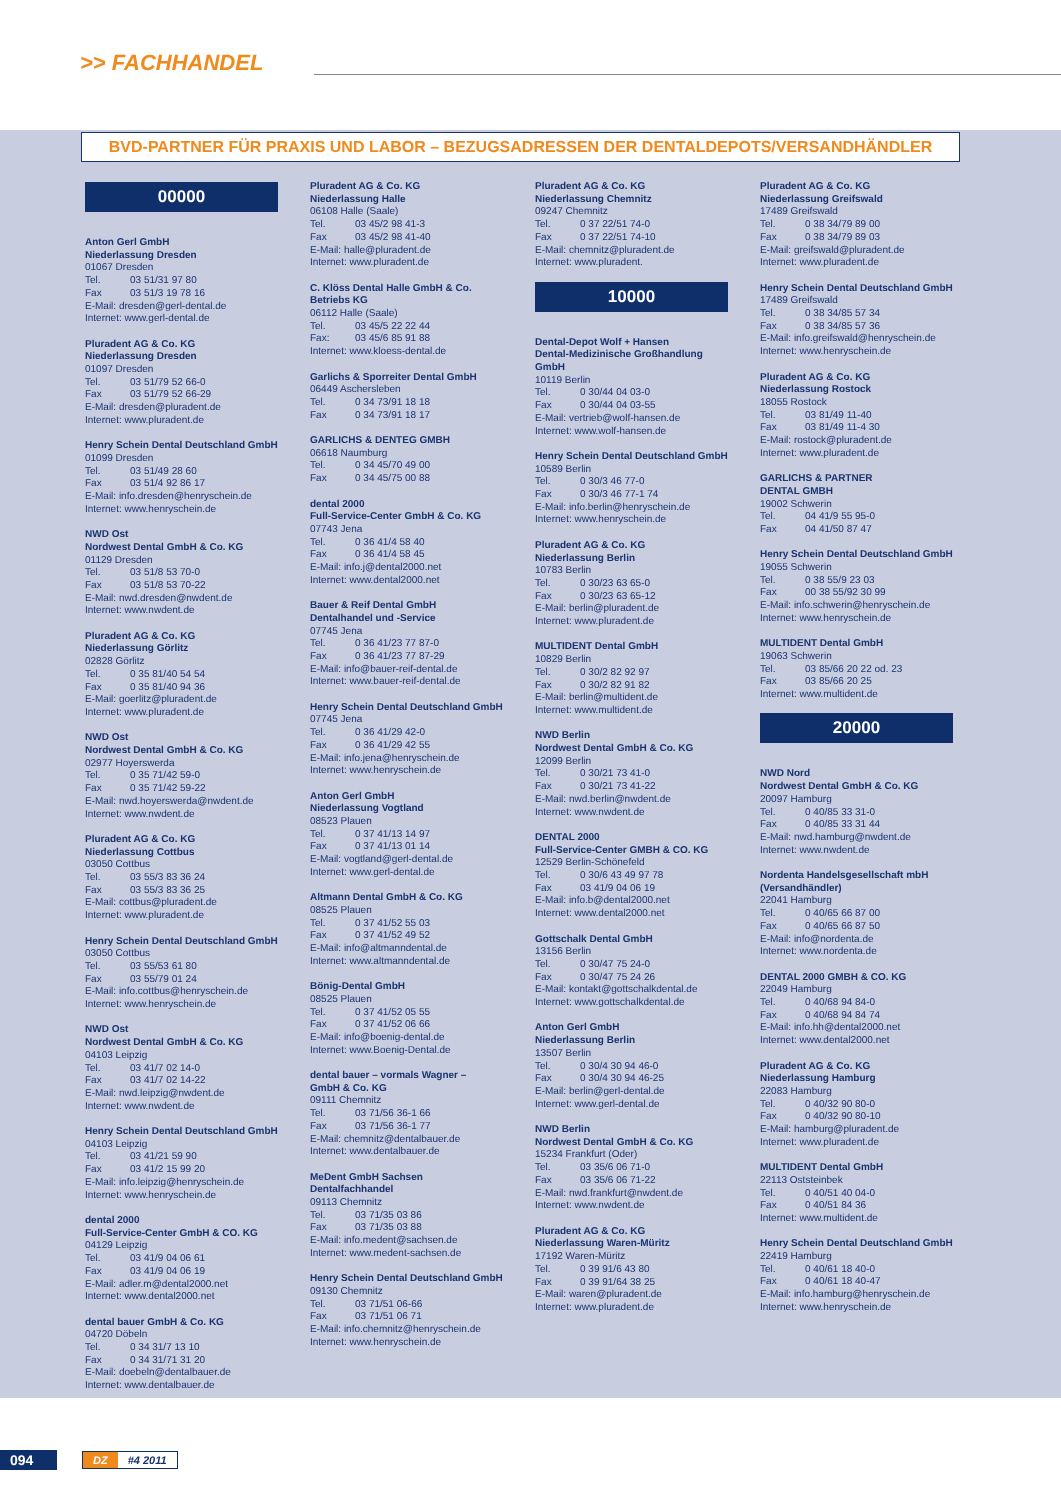>> FACHHANDEL
BVD-PARTNER FÜR PRAXIS UND LABOR – BEZUGSADRESSEN DER DENTALDEPOTS/VERSANDHÄNDLER
00000
Anton Gerl GmbH
Niederlassung Dresden
01067 Dresden
Tel. 03 51/31 97 80
Fax 03 51/3 19 78 16
E-Mail: dresden@gerl-dental.de
Internet: www.gerl-dental.de
Pluradent AG & Co. KG
Niederlassung Dresden
01097 Dresden
Tel. 03 51/79 52 66-0
Fax 03 51/79 52 66-29
E-Mail: dresden@pluradent.de
Internet: www.pluradent.de
Henry Schein Dental Deutschland GmbH
01099 Dresden
Tel. 03 51/49 28 60
Fax 03 51/4 92 86 17
E-Mail: info.dresden@henryschein.de
Internet: www.henryschein.de
NWD Ost
Nordwest Dental GmbH & Co. KG
01129 Dresden
Tel. 03 51/8 53 70-0
Fax 03 51/8 53 70-22
E-Mail: nwd.dresden@nwdent.de
Internet: www.nwdent.de
Pluradent AG & Co. KG
Niederlassung Görlitz
02828 Görlitz
Tel. 0 35 81/40 54 54
Fax 0 35 81/40 94 36
E-Mail: goerlitz@pluradent.de
Internet: www.pluradent.de
NWD Ost
Nordwest Dental GmbH & Co. KG
02977 Hoyerswerda
Tel. 0 35 71/42 59-0
Fax 0 35 71/42 59-22
E-Mail: nwd.hoyerswerda@nwdent.de
Internet: www.nwdent.de
Pluradent AG & Co. KG
Niederlassung Cottbus
03050 Cottbus
Tel. 03 55/3 83 36 24
Fax 03 55/3 83 36 25
E-Mail: cottbus@pluradent.de
Internet: www.pluradent.de
Henry Schein Dental Deutschland GmbH
03050 Cottbus
Tel. 03 55/53 61 80
Fax 03 55/79 01 24
E-Mail: info.cottbus@henryschein.de
Internet: www.henryschein.de
NWD Ost
Nordwest Dental GmbH & Co. KG
04103 Leipzig
Tel. 03 41/7 02 14-0
Fax 03 41/7 02 14-22
E-Mail: nwd.leipzig@nwdent.de
Internet: www.nwdent.de
Henry Schein Dental Deutschland GmbH
04103 Leipzig
Tel. 03 41/21 59 90
Fax 03 41/2 15 99 20
E-Mail: info.leipzig@henryschein.de
Internet: www.henryschein.de
dental 2000
Full-Service-Center GmbH & CO. KG
04129 Leipzig
Tel. 03 41/9 04 06 61
Fax 03 41/9 04 06 19
E-Mail: adler.m@dental2000.net
Internet: www.dental2000.net
dental bauer GmbH & Co. KG
04720 Döbeln
Tel. 0 34 31/7 13 10
Fax 0 34 31/71 31 20
E-Mail: doebeln@dentalbauer.de
Internet: www.dentalbauer.de
Pluradent AG & Co. KG
Niederlassung Halle
06108 Halle (Saale)
Tel. 03 45/2 98 41-3
Fax 03 45/2 98 41-40
E-Mail: halle@pluradent.de
Internet: www.pluradent.de
C. Klöss Dental Halle GmbH & Co.
Betriebs KG
06112 Halle (Saale)
Tel. 03 45/5 22 22 44
Fax: 03 45/6 85 91 88
Internet: www.kloess-dental.de
Garlichs & Sporreiter Dental GmbH
06449 Aschersleben
Tel. 0 34 73/91 18 18
Fax 0 34 73/91 18 17
GARLICHS & DENTEG GMBH
06618 Naumburg
Tel. 0 34 45/70 49 00
Fax 0 34 45/75 00 88
dental 2000
Full-Service-Center GmbH & Co. KG
07743 Jena
Tel. 0 36 41/4 58 40
Fax 0 36 41/4 58 45
E-Mail: info.j@dental2000.net
Internet: www.dental2000.net
Bauer & Reif Dental GmbH
Dentalhandel und -Service
07745 Jena
Tel. 0 36 41/23 77 87-0
Fax 0 36 41/23 77 87-29
E-Mail: info@bauer-reif-dental.de
Internet: www.bauer-reif-dental.de
Henry Schein Dental Deutschland GmbH
07745 Jena
Tel. 0 36 41/29 42-0
Fax 0 36 41/29 42 55
E-Mail: info.jena@henryschein.de
Internet: www.henryschein.de
Anton Gerl GmbH
Niederlassung Vogtland
08523 Plauen
Tel. 0 37 41/13 14 97
Fax 0 37 41/13 01 14
E-Mail: vogtland@gerl-dental.de
Internet: www.gerl-dental.de
Altmann Dental GmbH & Co. KG
08525 Plauen
Tel. 0 37 41/52 55 03
Fax 0 37 41/52 49 52
E-Mail: info@altmanndental.de
Internet: www.altmanndental.de
Bönig-Dental GmbH
08525 Plauen
Tel. 0 37 41/52 05 55
Fax 0 37 41/52 06 66
E-Mail: info@boenig-dental.de
Internet: www.Boenig-Dental.de
dental bauer – vormals Wagner –
GmbH & Co. KG
09111 Chemnitz
Tel. 03 71/56 36-1 66
Fax 03 71/56 36-1 77
E-Mail: chemnitz@dentalbauer.de
Internet: www.dentalbauer.de
MeDent GmbH Sachsen
Dentalfachhandel
09113 Chemnitz
Tel. 03 71/35 03 86
Fax 03 71/35 03 88
E-Mail: info.medent@sachsen.de
Internet: www.medent-sachsen.de
Henry Schein Dental Deutschland GmbH
09130 Chemnitz
Tel. 03 71/51 06-66
Fax 03 71/51 06 71
E-Mail: info.chemnitz@henryschein.de
Internet: www.henryschein.de
Pluradent AG & Co. KG
Niederlassung Chemnitz
09247 Chemnitz
Tel. 0 37 22/51 74-0
Fax 0 37 22/51 74-10
E-Mail: chemnitz@pluradent.de
Internet: www.pluradent.
10000
Dental-Depot Wolf + Hansen
Dental-Medizinische Großhandlung GmbH
10119 Berlin
Tel. 0 30/44 04 03-0
Fax 0 30/44 04 03-55
E-Mail: vertrieb@wolf-hansen.de
Internet: www.wolf-hansen.de
Henry Schein Dental Deutschland GmbH
10589 Berlin
Tel. 0 30/3 46 77-0
Fax 0 30/3 46 77-1 74
E-Mail: info.berlin@henryschein.de
Internet: www.henryschein.de
Pluradent AG & Co. KG
Niederlassung Berlin
10783 Berlin
Tel. 0 30/23 63 65-0
Fax 0 30/23 63 65-12
E-Mail: berlin@pluradent.de
Internet: www.pluradent.de
MULTIDENT Dental GmbH
10829 Berlin
Tel. 0 30/2 82 92 97
Fax 0 30/2 82 91 82
E-Mail: berlin@multident.de
Internet: www.multident.de
NWD Berlin
Nordwest Dental GmbH & Co. KG
12099 Berlin
Tel. 0 30/21 73 41-0
Fax 0 30/21 73 41-22
E-Mail: nwd.berlin@nwdent.de
Internet: www.nwdent.de
DENTAL 2000
Full-Service-Center GMBH & CO. KG
12529 Berlin-Schönefeld
Tel. 0 30/6 43 49 97 78
Fax 03 41/9 04 06 19
E-Mail: info.b@dental2000.net
Internet: www.dental2000.net
Gottschalk Dental GmbH
13156 Berlin
Tel. 0 30/47 75 24-0
Fax 0 30/47 75 24 26
E-Mail: kontakt@gottschalkdental.de
Internet: www.gottschalkdental.de
Anton Gerl GmbH
Niederlassung Berlin
13507 Berlin
Tel. 0 30/4 30 94 46-0
Fax 0 30/4 30 94 46-25
E-Mail: berlin@gerl-dental.de
Internet: www.gerl-dental.de
NWD Berlin
Nordwest Dental GmbH & Co. KG
15234 Frankfurt (Oder)
Tel. 03 35/6 06 71-0
Fax 03 35/6 06 71-22
E-Mail: nwd.frankfurt@nwdent.de
Internet: www.nwdent.de
Pluradent AG & Co. KG
Niederlassung Waren-Müritz
17192 Waren-Müritz
Tel. 0 39 91/6 43 80
Fax 0 39 91/64 38 25
E-Mail: waren@pluradent.de
Internet: www.pluradent.de
Pluradent AG & Co. KG
Niederlassung Greifswald
17489 Greifswald
Tel. 0 38 34/79 89 00
Fax 0 38 34/79 89 03
E-Mail: greifswald@pluradent.de
Internet: www.pluradent.de
Henry Schein Dental Deutschland GmbH
17489 Greifswald
Tel. 0 38 34/85 57 34
Fax 0 38 34/85 57 36
E-Mail: info.greifswald@henryschein.de
Internet: www.henryschein.de
Pluradent AG & Co. KG
Niederlassung Rostock
18055 Rostock
Tel. 03 81/49 11-40
Fax 03 81/49 11-4 30
E-Mail: rostock@pluradent.de
Internet: www.pluradent.de
GARLICHS & PARTNER
DENTAL GMBH
19002 Schwerin
Tel. 04 41/9 55 95-0
Fax 04 41/50 87 47
Henry Schein Dental Deutschland GmbH
19055 Schwerin
Tel. 0 38 55/9 23 03
Fax 00 38 55/92 30 99
E-Mail: info.schwerin@henryschein.de
Internet: www.henryschein.de
MULTIDENT Dental GmbH
19063 Schwerin
Tel. 03 85/66 20 22 od. 23
Fax 03 85/66 20 25
Internet: www.multident.de
20000
NWD Nord
Nordwest Dental GmbH & Co. KG
20097 Hamburg
Tel. 0 40/85 33 31-0
Fax 0 40/85 33 31 44
E-Mail: nwd.hamburg@nwdent.de
Internet: www.nwdent.de
Nordenta Handelsgesellschaft mbH
(Versandhändler)
22041 Hamburg
Tel. 0 40/65 66 87 00
Fax 0 40/65 66 87 50
E-Mail: info@nordenta.de
Internet: www.nordenta.de
DENTAL 2000 GMBH & CO. KG
22049 Hamburg
Tel. 0 40/68 94 84-0
Fax 0 40/68 94 84 74
E-Mail: info.hh@dental2000.net
Internet: www.dental2000.net
Pluradent AG & Co. KG
Niederlassung Hamburg
22083 Hamburg
Tel. 0 40/32 90 80-0
Fax 0 40/32 90 80-10
E-Mail: hamburg@pluradent.de
Internet: www.pluradent.de
MULTIDENT Dental GmbH
22113 Oststeinbek
Tel. 0 40/51 40 04-0
Fax 0 40/51 84 36
Internet: www.multident.de
Henry Schein Dental Deutschland GmbH
22419 Hamburg
Tel. 0 40/61 18 40-0
Fax 0 40/61 18 40-47
E-Mail: info.hamburg@henryschein.de
Internet: www.henryschein.de
094
DZ #4 2011